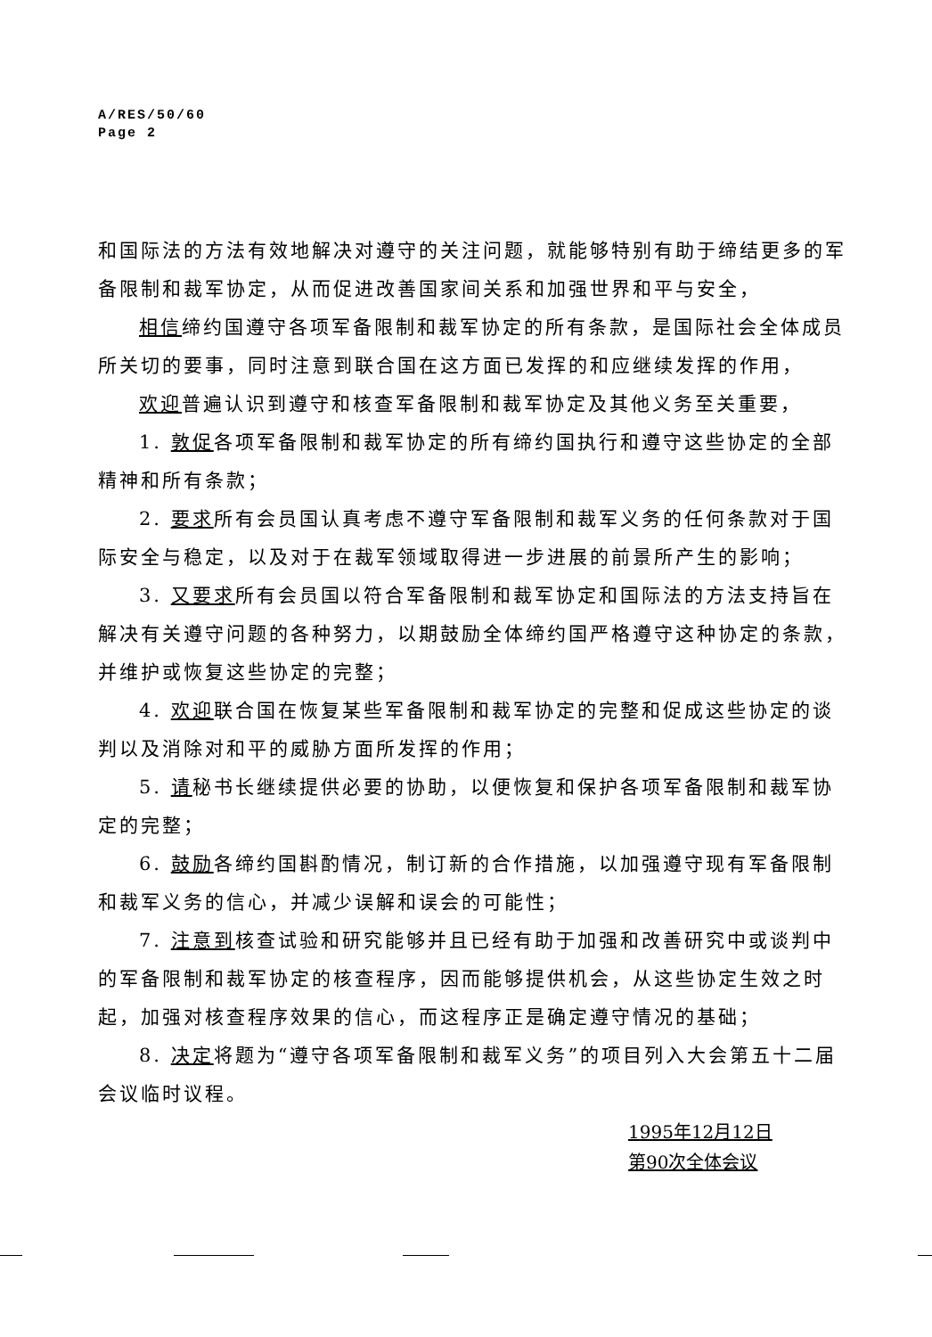A/RES/50/60
Page 2
和国际法的方法有效地解决对遵守的关注问题，就能够特别有助于缔结更多的军备限制和裁军协定，从而促进改善国家间关系和加强世界和平与安全，
相信缔约国遵守各项军备限制和裁军协定的所有条款，是国际社会全体成员所关切的要事，同时注意到联合国在这方面已发挥的和应继续发挥的作用，
欢迎普遍认识到遵守和核查军备限制和裁军协定及其他义务至关重要，
1. 敦促各项军备限制和裁军协定的所有缔约国执行和遵守这些协定的全部精神和所有条款；
2. 要求所有会员国认真考虑不遵守军备限制和裁军义务的任何条款对于国际安全与稳定，以及对于在裁军领域取得进一步进展的前景所产生的影响；
3. 又要求所有会员国以符合军备限制和裁军协定和国际法的方法支持旨在解决有关遵守问题的各种努力，以期鼓励全体缔约国严格遵守这种协定的条款，并维护或恢复这些协定的完整；
4. 欢迎联合国在恢复某些军备限制和裁军协定的完整和促成这些协定的谈判以及消除对和平的威胁方面所发挥的作用；
5. 请秘书长继续提供必要的协助，以便恢复和保护各项军备限制和裁军协定的完整；
6. 鼓励各缔约国斟酌情况，制订新的合作措施，以加强遵守现有军备限制和裁军义务的信心，并减少误解和误会的可能性；
7. 注意到核查试验和研究能够并且已经有助于加强和改善研究中或谈判中的军备限制和裁军协定的核查程序，因而能够提供机会，从这些协定生效之时起，加强对核查程序效果的信心，而这程序正是确定遵守情况的基础；
8. 决定将题为“遵守各项军备限制和裁军义务”的项目列入大会第五十二届会议临时议程。
1995年12月12日
第90次全体会议